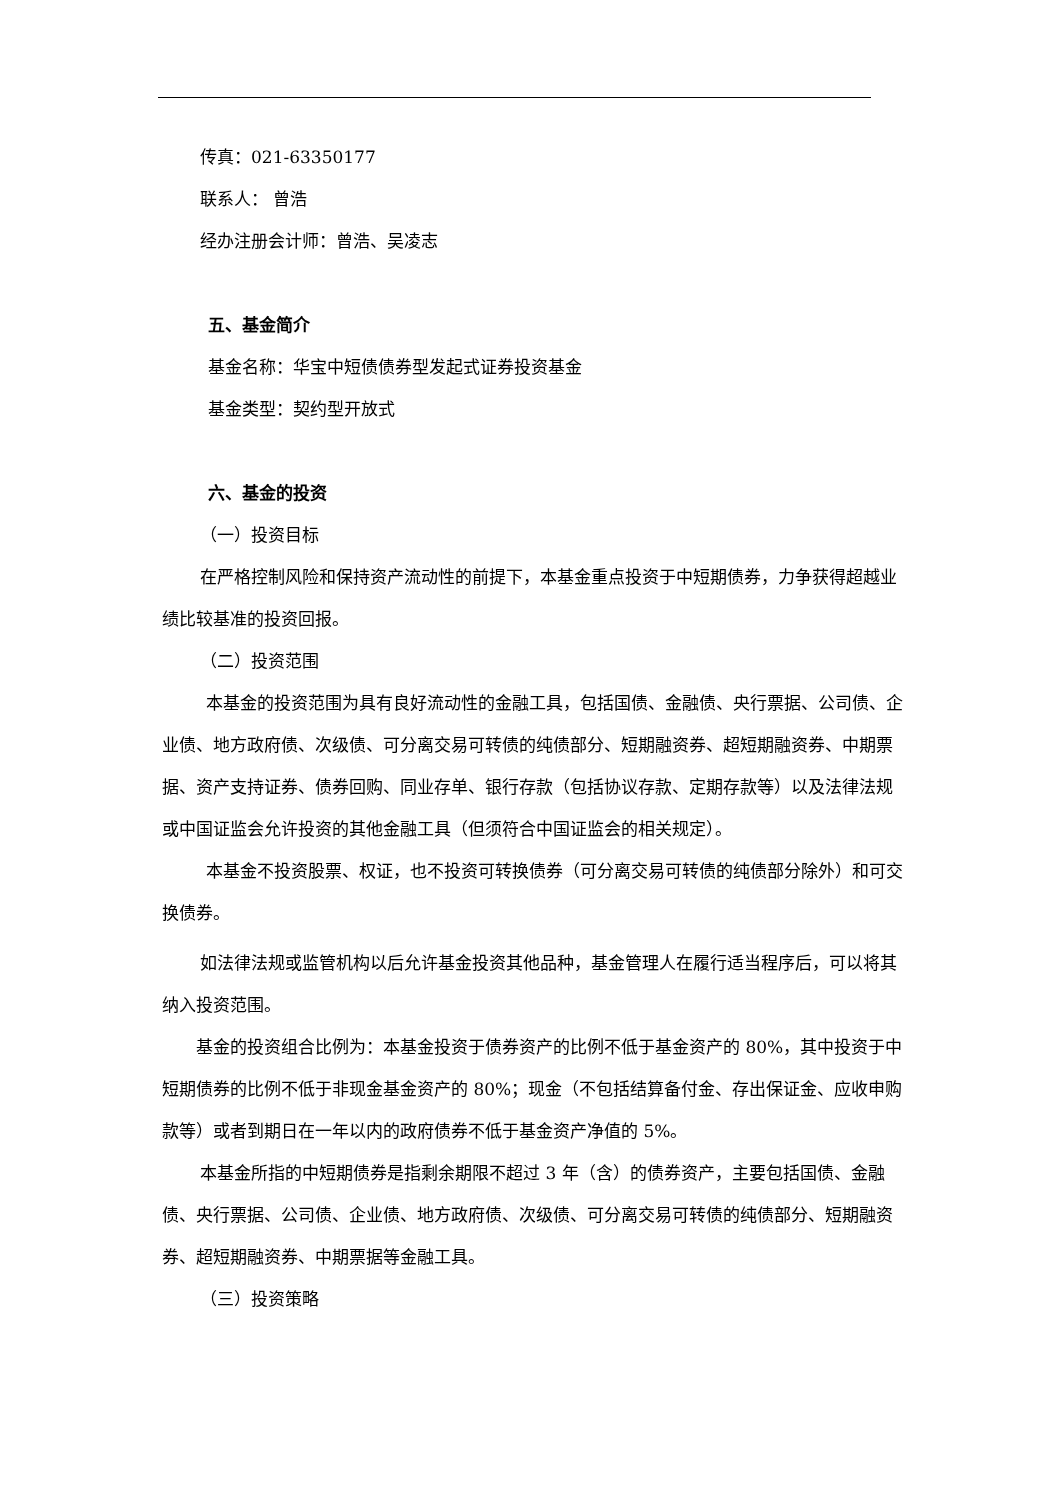传真：021-63350177
联系人： 曾浩
经办注册会计师：曾浩、吴凌志
五、基金简介
基金名称：华宝中短债债券型发起式证券投资基金
基金类型：契约型开放式
六、基金的投资
（一）投资目标
在严格控制风险和保持资产流动性的前提下，本基金重点投资于中短期债券，力争获得超越业绩比较基准的投资回报。
（二）投资范围
本基金的投资范围为具有良好流动性的金融工具，包括国债、金融债、央行票据、公司债、企业债、地方政府债、次级债、可分离交易可转债的纯债部分、短期融资券、超短期融资券、中期票据、资产支持证券、债券回购、同业存单、银行存款（包括协议存款、定期存款等）以及法律法规或中国证监会允许投资的其他金融工具（但须符合中国证监会的相关规定）。
本基金不投资股票、权证，也不投资可转换债券（可分离交易可转债的纯债部分除外）和可交换债券。
如法律法规或监管机构以后允许基金投资其他品种，基金管理人在履行适当程序后，可以将其纳入投资范围。
基金的投资组合比例为：本基金投资于债券资产的比例不低于基金资产的 80%，其中投资于中短期债券的比例不低于非现金基金资产的 80%；现金（不包括结算备付金、存出保证金、应收申购款等）或者到期日在一年以内的政府债券不低于基金资产净值的 5%。
本基金所指的中短期债券是指剩余期限不超过 3 年（含）的债券资产，主要包括国债、金融债、央行票据、公司债、企业债、地方政府债、次级债、可分离交易可转债的纯债部分、短期融资券、超短期融资券、中期票据等金融工具。
（三）投资策略